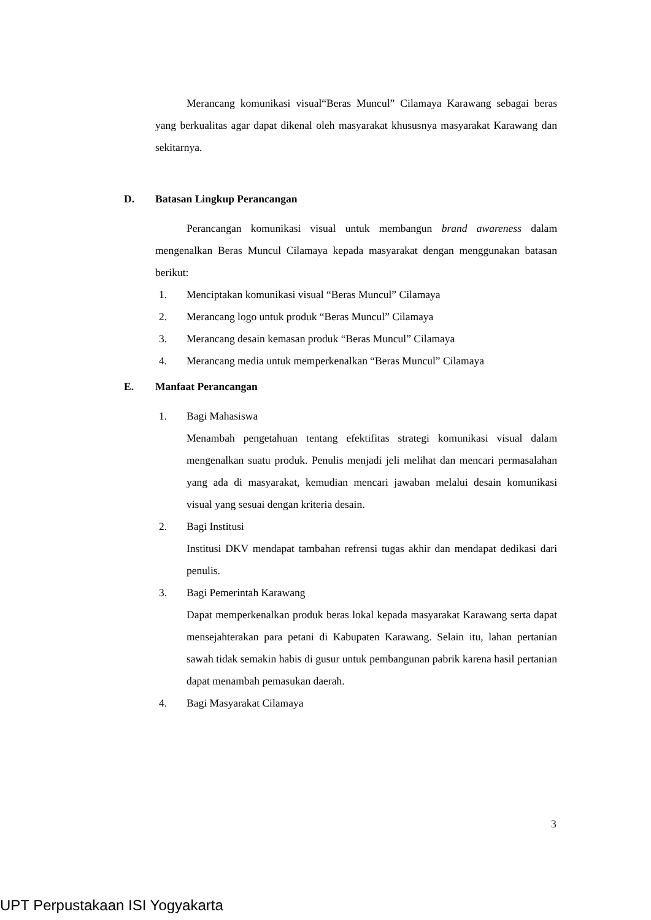Merancang komunikasi visual“Beras Muncul” Cilamaya Karawang sebagai beras yang berkualitas agar dapat dikenal oleh masyarakat khususnya masyarakat Karawang dan sekitarnya.
D. Batasan Lingkup Perancangan
Perancangan komunikasi visual untuk membangun brand awareness dalam mengenalkan Beras Muncul Cilamaya kepada masyarakat dengan menggunakan batasan berikut:
1. Menciptakan komunikasi visual “Beras Muncul” Cilamaya
2. Merancang logo untuk produk “Beras Muncul” Cilamaya
3. Merancang desain kemasan produk “Beras Muncul” Cilamaya
4. Merancang media untuk memperkenalkan “Beras Muncul” Cilamaya
E. Manfaat Perancangan
1. Bagi Mahasiswa
Menambah pengetahuan tentang efektifitas strategi komunikasi visual dalam mengenalkan suatu produk. Penulis menjadi jeli melihat dan mencari permasalahan yang ada di masyarakat, kemudian mencari jawaban melalui desain komunikasi visual yang sesuai dengan kriteria desain.
2. Bagi Institusi
Institusi DKV mendapat tambahan refrensi tugas akhir dan mendapat dedikasi dari penulis.
3. Bagi Pemerintah Karawang
Dapat memperkenalkan produk beras lokal kepada masyarakat Karawang serta dapat mensejahterakan para petani di Kabupaten Karawang. Selain itu, lahan pertanian sawah tidak semakin habis di gusur untuk pembangunan pabrik karena hasil pertanian dapat menambah pemasukan daerah.
4. Bagi Masyarakat Cilamaya
3
UPT Perpustakaan ISI Yogyakarta